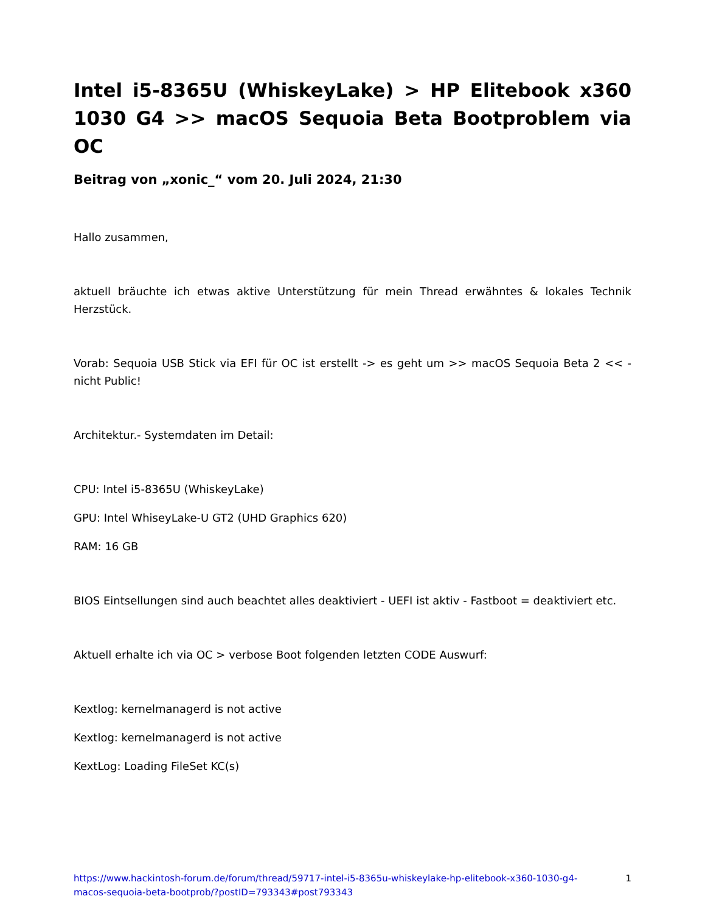Intel i5-8365U (WhiskeyLake) > HP Elitebook x360 1030 G4 >> macOS Sequoia Beta Bootproblem via OC
Beitrag von „xonic_“ vom 20. Juli 2024, 21:30
Hallo zusammen,
aktuell bräuchte ich etwas aktive Unterstützung für mein Thread erwähntes & lokales Technik Herzstück.
Vorab: Sequoia USB Stick via EFI für OC ist erstellt -> es geht um >> macOS Sequoia Beta 2 << - nicht Public!
Architektur.- Systemdaten im Detail:
CPU: Intel i5-8365U (WhiskeyLake)
GPU: Intel WhiseyLake-U GT2 (UHD Graphics 620)
RAM: 16 GB
BIOS Eintsellungen sind auch beachtet alles deaktiviert - UEFI ist aktiv - Fastboot = deaktiviert etc.
Aktuell erhalte ich via OC > verbose Boot folgenden letzten CODE Auswurf:
Kextlog: kernelmanagerd is not active
Kextlog: kernelmanagerd is not active
KextLog: Loading FileSet KC(s)
https://www.hackintosh-forum.de/forum/thread/59717-intel-i5-8365u-whiskeylake-hp-elitebook-x360-1030-g4-macos-sequoia-beta-bootprob/?postID=793343#post793343 1